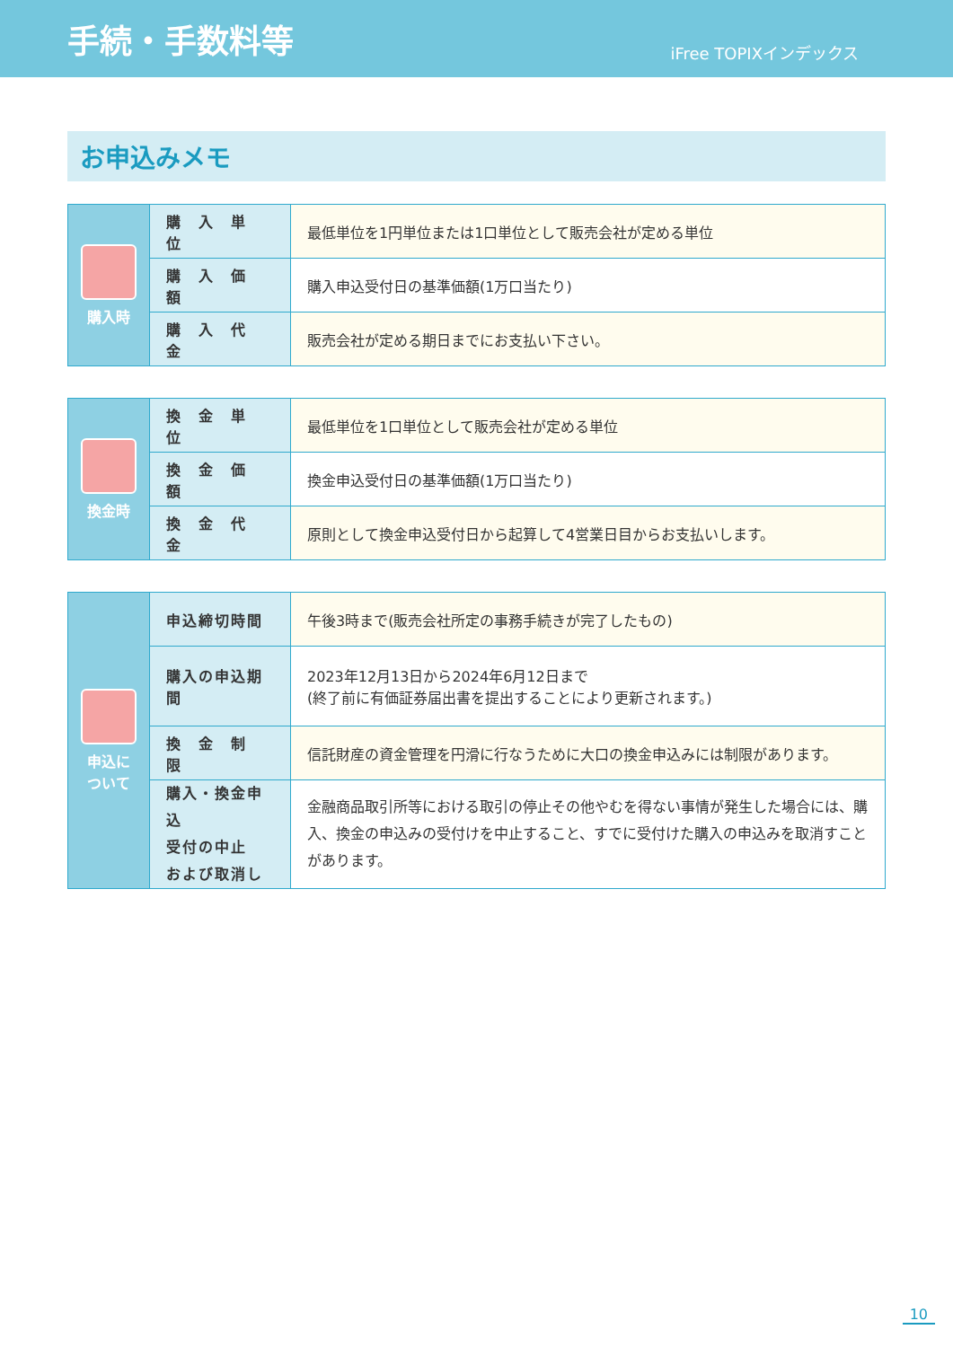手続・手数料等
iFree TOPIXインデックス
お申込みメモ
| 購入時 | 購 入 単 位 | 最低単位を1円単位または1口単位として販売会社が定める単位 |
| | 購 入 価 額 | 購入申込受付日の基準価額(1万口当たり) |
| | 購 入 代 金 | 販売会社が定める期日までにお支払い下さい。 |
| 換金時 | 換 金 単 位 | 最低単位を1口単位として販売会社が定める単位 |
| | 換 金 価 額 | 換金申込受付日の基準価額(1万口当たり) |
| | 換 金 代 金 | 原則として換金申込受付日から起算して4営業日目からお支払いします。 |
| 申込に ついて | 申込締切時間 | 午後3時まで(販売会社所定の事務手続きが完了したもの) |
| | 購入の申込期間 | 2023年12月13日から2024年6月12日まで (終了前に有価証券届出書を提出することにより更新されます。) |
| | 換 金 制 限 | 信託財産の資金管理を円滑に行なうために大口の換金申込みには制限があります。 |
| | 購入・換金申込 受付の中止 および取消し | 金融商品取引所等における取引の停止その他やむを得ない事情が発生した場合には、購入、換金の申込みの受付けを中止すること、すでに受付けた購入の申込みを取消すことがあります。 |
10